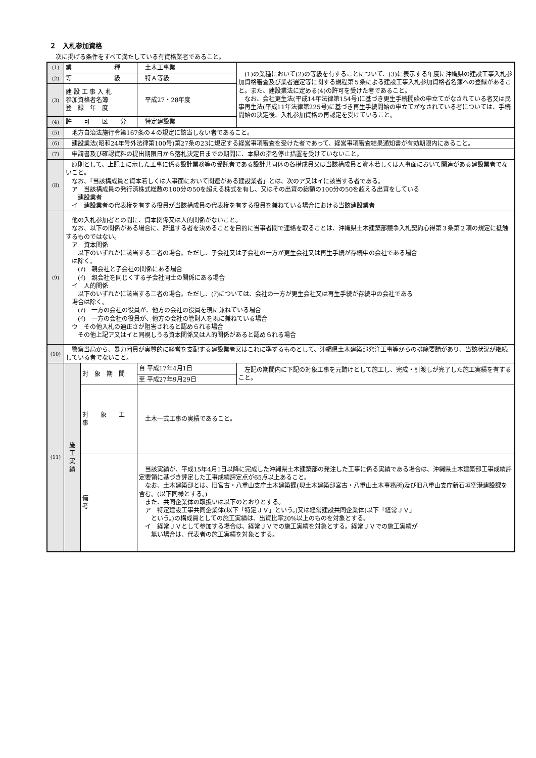２　入札参加資格
次に掲げる条件をすべて満たしている有資格業者であること。
| (1) | 業 種 | | 土木工事業 | (1)の業種において(2)の等級を有することについて、(3)に表示する年度に沖縄県の建設工事入札参加資格審査及び業者選定等に関する規程第５条による建設工事入札参加資格者名簿への登録があること。また、建設業法に定める(4)の許可を受けた者であること。 なお、会社更生法(平成14年法律第154号)に基づき更生手続開始の申立てがなされている者又は民事再生法(平成11年法律第225号)に基づき再生手続開始の申立てがなされている者については、手続開始の決定後、入札参加資格の再認定を受けていること。 |
| (2) | 等 級 | | 特Ａ等級 | |
| (3) | 建 設 工 事 入 札 参加資格者名簿 登 録 年 度 | | 平成27・28年度 | |
| (4) | 許 可 区 分 | | 特定建設業 | |
| (5) | 地方自治法施行令第167条の４の規定に該当しない者であること。 | | | |
| (6) | 建設業法(昭和24年号外法律第100号)第27条の23に規定する経営事項審査を受けた者であって、経営事項審査結果通知書が有効期限内にあること。 | | | |
| (7) | 申請書及び確認資料の提出期限日から落札決定日までの期間に、本県の指名停止措置を受けていないこと。 | | | |
| (8) | 原則として、上記１に示した工事に係る設計業務等の受託者である設計共同体の各構成員又は当該構成員と資本若しくは人事面において関連がある建設業者でないこと。 なお、「当該構成員と資本若しくは人事面において関連がある建設業者」とは、次のア又はイに該当する者である。 ア 当該構成員の発行済株式総数の100分の50を超える株式を有し、又はその出資の総額の100分の50を超える出資をしている 建設業者 イ 建設業者の代表権を有する役員が当該構成員の代表権を有する役員を兼ねている場合における当該建設業者 | | | |
| (9) | 他の入札参加者との間に、資本関係又は人的関係がないこと。 なお、以下の関係がある場合に、辞退する者を決めることを目的に当事者間で連絡を取ることは、沖縄県土木建築部競争入札契約心得第３条第２項の規定に抵触するものではない。 ア 資本関係 以下のいずれかに該当する二者の場合。ただし、子会社又は子会社の一方が更生会社又は再生手続が存続中の会社である場合 は除く。 (ｱ) 親会社と子会社の関係にある場合 (ｲ) 親会社を同じくする子会社同士の関係にある場合 イ 人的関係 以下のいずれかに該当する二者の場合。ただし、(ｱ)については、会社の一方が更生会社又は再生手続が存続中の会社である 場合は除く。 (ｱ) 一方の会社の役員が、他方の会社の役員を現に兼ねている場合 (ｲ) 一方の会社の役員が、他方の会社の管財人を現に兼ねている場合 ウ その他入札の適正さが阻害されると認められる場合 その他上記ア又はイと同視しうる資本関係又は人的関係があると認められる場合 | | | |
| (10) | 警察当局から、暴力団員が実質的に経営を支配する建設業者又はこれに準ずるものとして、沖縄県土木建築部発注工事等からの排除要請があり、当該状況が継続している者でないこと。 | | | |
| (11) | 施 工 実 績 | 対 象 期 間 | 自 平成17年4月1日 | 左記の期間内に下記の対象工事を元請けとして施工し、完成・引渡しが完了した施工実績を有すること。 |
| | | | 至 平成27年9月29日 | |
| | | 対 象 工 事 | 土木一式工事の実績であること。 | |
| | | 備 考 | 当該実績が、平成15年4月1日以降に完成した沖縄県土木建築部の発注した工事に係る実績である場合は、沖縄県土木建築部工事成績評定要領に基づき評定した工事成績評定点が65点以上あること。 なお、土木建築部とは、旧宮古・八重山支庁土木建築課(現土木建築部宮古・八重山土木事務所)及び旧八重山支庁新石垣空港建設課を含む。(以下同様とする。) また、共同企業体の取扱いは以下のとおりとする。 ア 特定建設工事共同企業体(以下「特定ＪＶ」という。)又は経常建設共同企業体(以下「経常ＪＶ」 という。)の構成員としての施工実績は、出資比率20%以上のものを対象とする。 イ 経常ＪＶとして参加する場合は、経常ＪＶでの施工実績を対象とする。経常ＪＶでの施工実績が 無い場合は、代表者の施工実績を対象とする。 | |